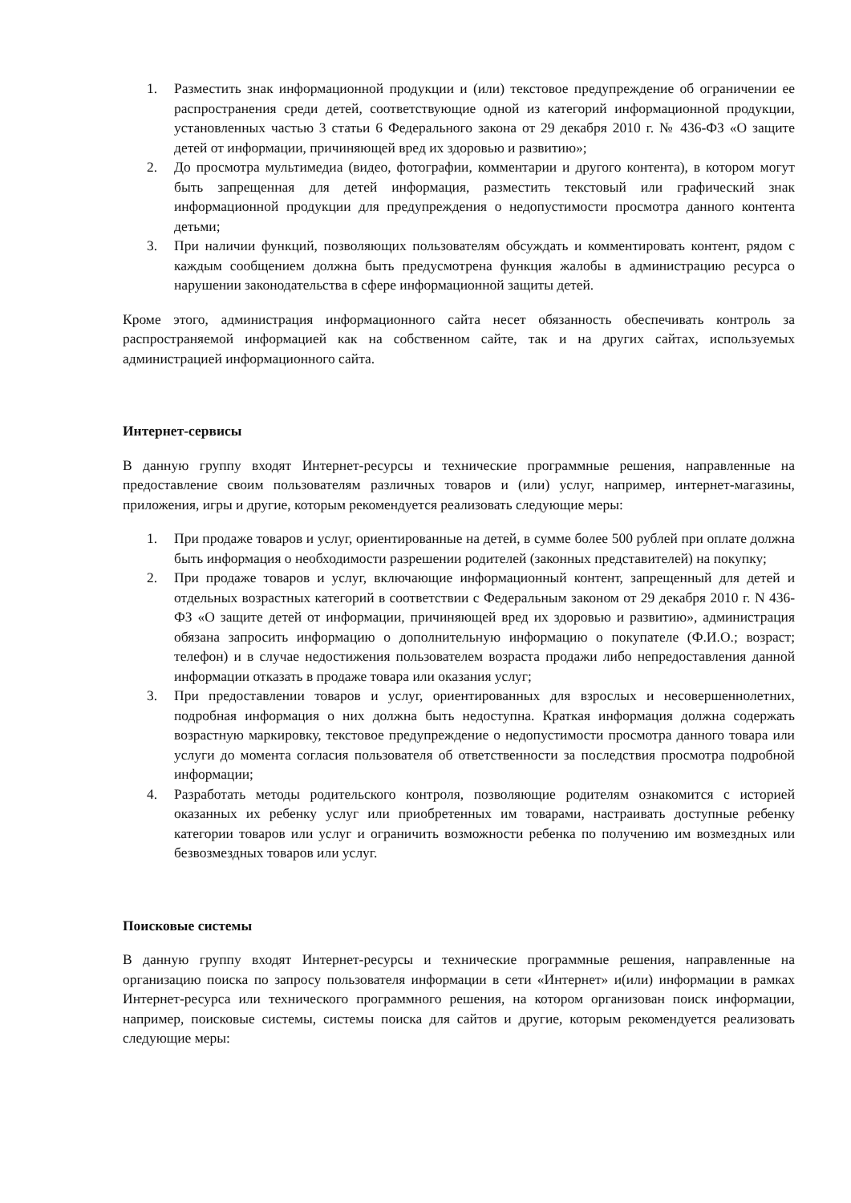1. Разместить знак информационной продукции и (или) текстовое предупреждение об ограничении ее распространения среди детей, соответствующие одной из категорий информационной продукции, установленных частью 3 статьи 6 Федерального закона от 29 декабря 2010 г. № 436-ФЗ «О защите детей от информации, причиняющей вред их здоровью и развитию»;
2. До просмотра мультимедиа (видео, фотографии, комментарии и другого контента), в котором могут быть запрещенная для детей информация, разместить текстовый или графический знак информационной продукции для предупреждения о недопустимости просмотра данного контента детьми;
3. При наличии функций, позволяющих пользователям обсуждать и комментировать контент, рядом с каждым сообщением должна быть предусмотрена функция жалобы в администрацию ресурса о нарушении законодательства в сфере информационной защиты детей.
Кроме этого, администрация информационного сайта несет обязанность обеспечивать контроль за распространяемой информацией как на собственном сайте, так и на других сайтах, используемых администрацией информационного сайта.
Интернет-сервисы
В данную группу входят Интернет-ресурсы и технические программные решения, направленные на предоставление своим пользователям различных товаров и (или) услуг, например, интернет-магазины, приложения, игры и другие, которым рекомендуется реализовать следующие меры:
1. При продаже товаров и услуг, ориентированные на детей, в сумме более 500 рублей при оплате должна быть информация о необходимости разрешении родителей (законных представителей) на покупку;
2. При продаже товаров и услуг, включающие информационный контент, запрещенный для детей и отдельных возрастных категорий в соответствии с Федеральным законом от 29 декабря 2010 г. N 436-ФЗ «О защите детей от информации, причиняющей вред их здоровью и развитию», администрация обязана запросить информацию о дополнительную информацию о покупателе (Ф.И.О.; возраст; телефон) и в случае недостижения пользователем возраста продажи либо непредоставления данной информации отказать в продаже товара или оказания услуг;
3. При предоставлении товаров и услуг, ориентированных для взрослых и несовершеннолетних, подробная информация о них должна быть недоступна. Краткая информация должна содержать возрастную маркировку, текстовое предупреждение о недопустимости просмотра данного товара или услуги до момента согласия пользователя об ответственности за последствия просмотра подробной информации;
4. Разработать методы родительского контроля, позволяющие родителям ознакомится с историей оказанных их ребенку услуг или приобретенных им товарами, настраивать доступные ребенку категории товаров или услуг и ограничить возможности ребенка по получению им возмездных или безвозмездных товаров или услуг.
Поисковые системы
В данную группу входят Интернет-ресурсы и технические программные решения, направленные на организацию поиска по запросу пользователя информации в сети «Интернет» и(или) информации в рамках Интернет-ресурса или технического программного решения, на котором организован поиск информации, например, поисковые системы, системы поиска для сайтов и другие, которым рекомендуется реализовать следующие меры: